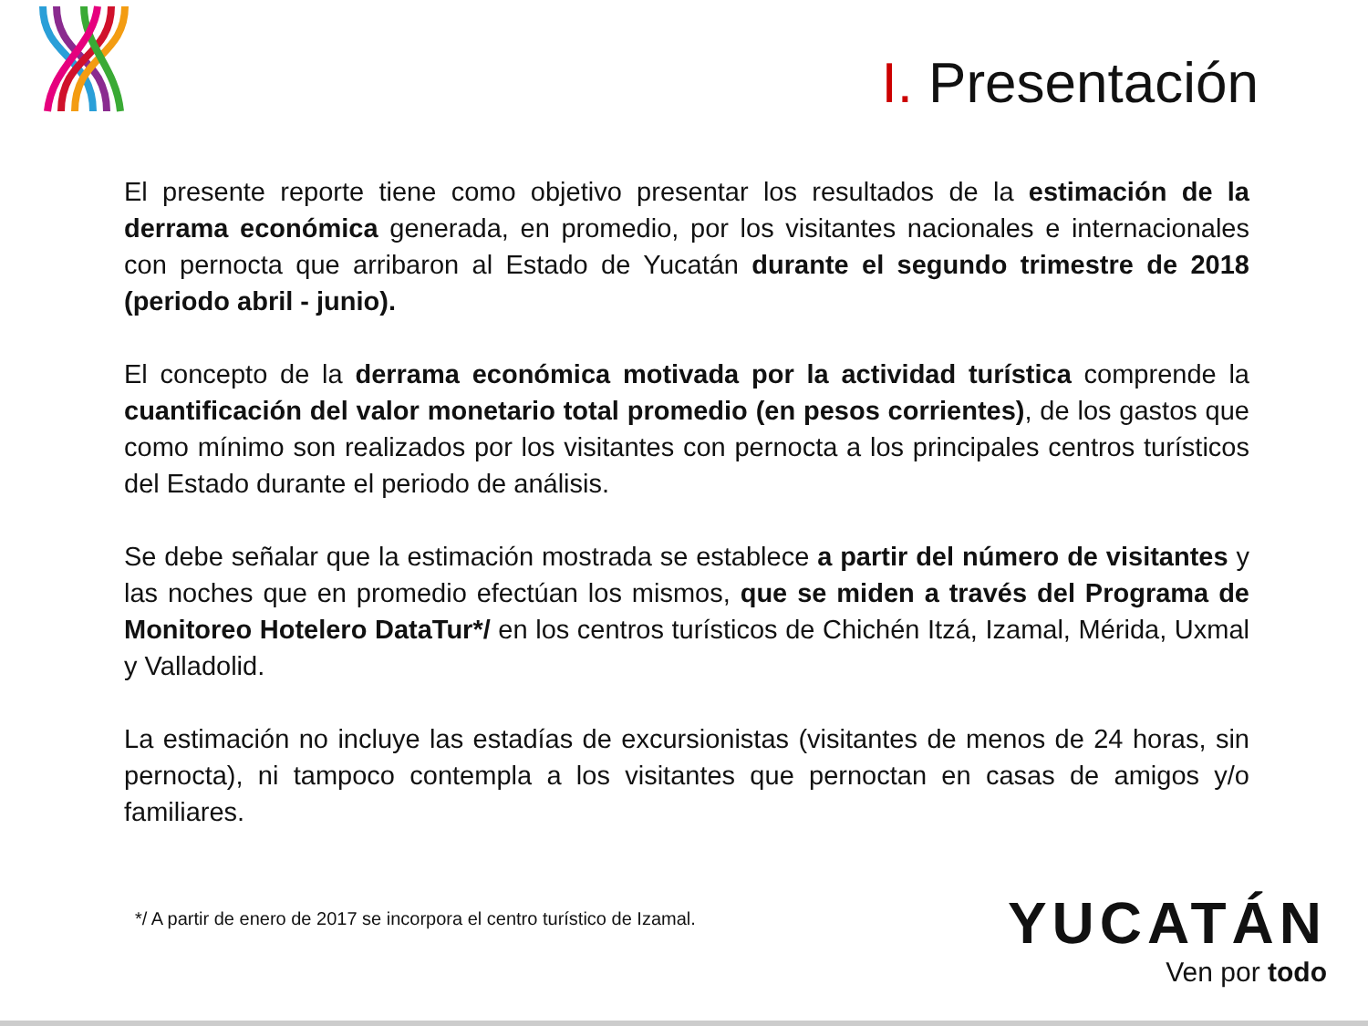I. Presentación
El presente reporte tiene como objetivo presentar los resultados de la estimación de la derrama económica generada, en promedio, por los visitantes nacionales e internacionales con pernocta que arribaron al Estado de Yucatán durante el segundo trimestre de 2018 (periodo abril - junio).
El concepto de la derrama económica motivada por la actividad turística comprende la cuantificación del valor monetario total promedio (en pesos corrientes), de los gastos que como mínimo son realizados por los visitantes con pernocta a los principales centros turísticos del Estado durante el periodo de análisis.
Se debe señalar que la estimación mostrada se establece a partir del número de visitantes y las noches que en promedio efectúan los mismos, que se miden a través del Programa de Monitoreo Hotelero DataTur*/ en los centros turísticos de Chichén Itzá, Izamal, Mérida, Uxmal y Valladolid.
La estimación no incluye las estadías de excursionistas (visitantes de menos de 24 horas, sin pernocta), ni tampoco contempla a los visitantes que pernoctan en casas de amigos y/o familiares.
*/ A partir de enero de 2017 se incorpora el centro turístico de Izamal.
YUCATÁN
Ven por todo